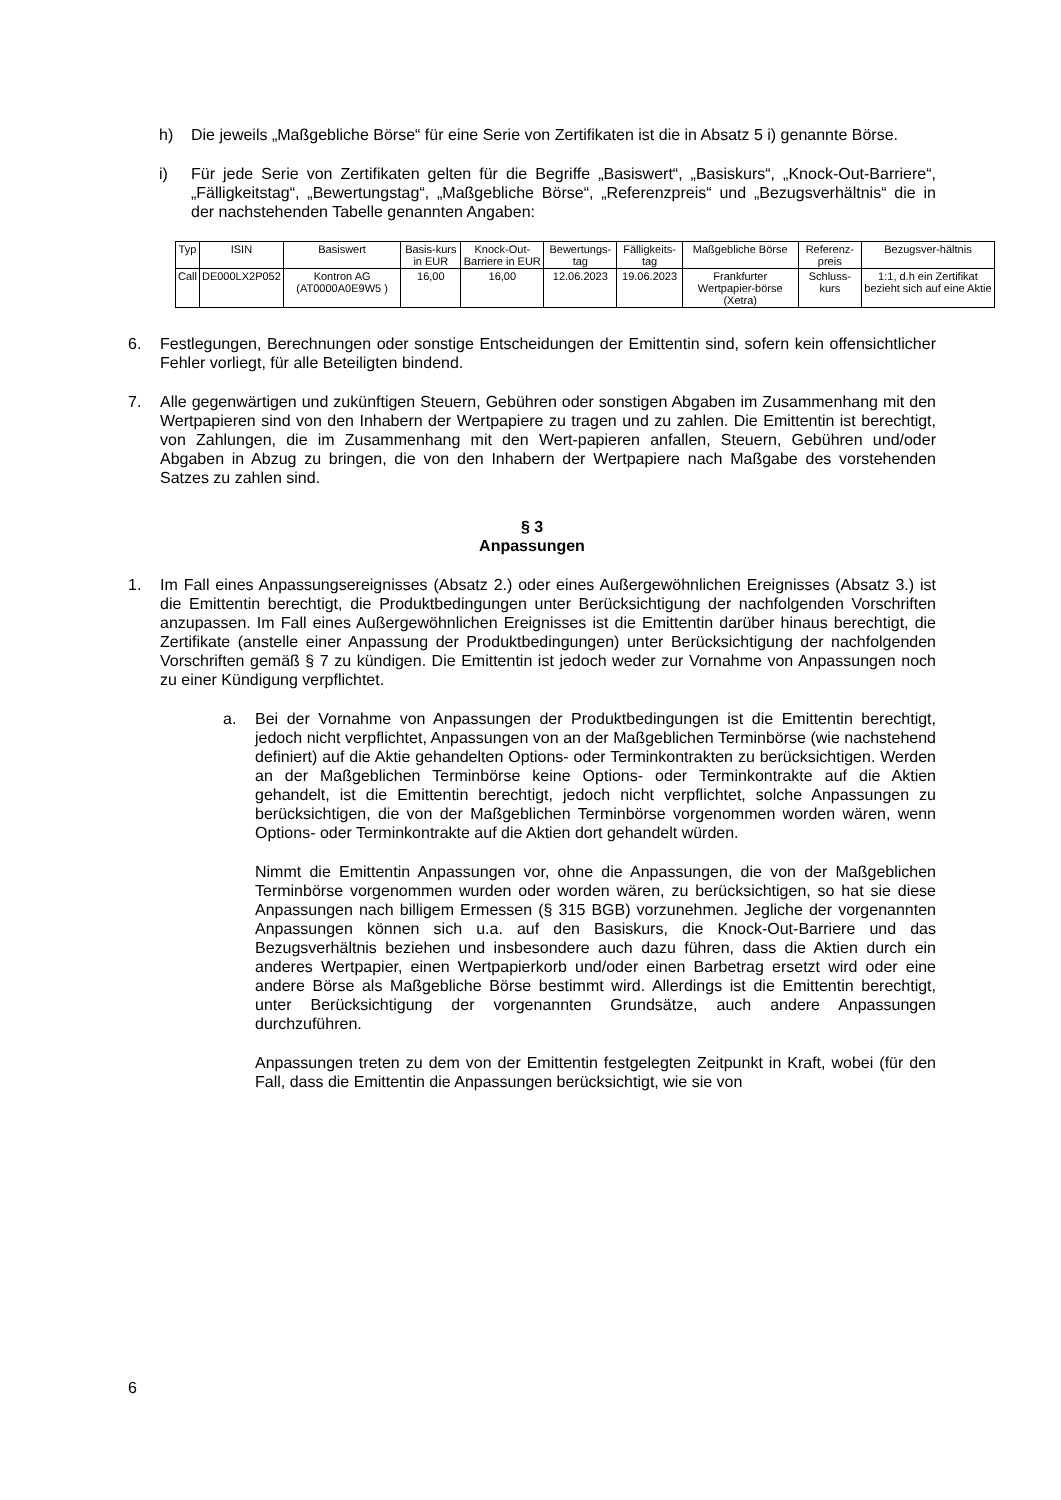h) Die jeweils „Maßgebliche Börse“ für eine Serie von Zertifikaten ist die in Absatz 5 i) genannte Börse.
i) Für jede Serie von Zertifikaten gelten für die Begriffe „Basiswert“, „Basiskurs“, „Knock-Out-Barriere“, „Fälligkeitstag“, „Bewertungstag“, „Maßgebliche Börse“, „Referenzpreis“ und „Bezugsverhältnis“ die in der nachstehenden Tabelle genannten Angaben:
| Typ | ISIN | Basiswert | Basis-kurs in EUR | Knock-Out-Barriere in EUR | Bewertungs-tag | Fälligkeits-tag | Maßgebliche Börse | Referenz-preis | Bezugsver-hältnis |
| --- | --- | --- | --- | --- | --- | --- | --- | --- | --- |
| Call | DE000LX2P052 | Kontron AG (AT0000A0E9W5 ) | 16,00 | 16,00 | 12.06.2023 | 19.06.2023 | Frankfurter Wertpapier-börse (Xetra) | Schluss-kurs | 1:1, d.h ein Zertifikat bezieht sich auf eine Aktie |
6. Festlegungen, Berechnungen oder sonstige Entscheidungen der Emittentin sind, sofern kein offensichtlicher Fehler vorliegt, für alle Beteiligten bindend.
7. Alle gegenwärtigen und zukünftigen Steuern, Gebühren oder sonstigen Abgaben im Zusammenhang mit den Wertpapieren sind von den Inhabern der Wertpapiere zu tragen und zu zahlen. Die Emittentin ist berechtigt, von Zahlungen, die im Zusammenhang mit den Wert-papieren anfallen, Steuern, Gebühren und/oder Abgaben in Abzug zu bringen, die von den Inhabern der Wertpapiere nach Maßgabe des vorstehenden Satzes zu zahlen sind.
§ 3
Anpassungen
1. Im Fall eines Anpassungsereignisses (Absatz 2.) oder eines Außergewöhnlichen Ereignisses (Absatz 3.) ist die Emittentin berechtigt, die Produktbedingungen unter Berücksichtigung der nachfolgenden Vorschriften anzupassen. Im Fall eines Außergewöhnlichen Ereignisses ist die Emittentin darüber hinaus berechtigt, die Zertifikate (anstelle einer Anpassung der Produktbedingungen) unter Berücksichtigung der nachfolgenden Vorschriften gemäß § 7 zu kündigen. Die Emittentin ist jedoch weder zur Vornahme von Anpassungen noch zu einer Kündigung verpflichtet.
a. Bei der Vornahme von Anpassungen der Produktbedingungen ist die Emittentin berechtigt, jedoch nicht verpflichtet, Anpassungen von an der Maßgeblichen Terminbörse (wie nachstehend definiert) auf die Aktie gehandelten Options- oder Terminkontrakten zu berücksichtigen. Werden an der Maßgeblichen Terminbörse keine Options- oder Terminkontrakte auf die Aktien gehandelt, ist die Emittentin berechtigt, jedoch nicht verpflichtet, solche Anpassungen zu berücksichtigen, die von der Maßgeblichen Terminbörse vorgenommen worden wären, wenn Options- oder Terminkontrakte auf die Aktien dort gehandelt würden.
Nimmt die Emittentin Anpassungen vor, ohne die Anpassungen, die von der Maßgeblichen Terminbörse vorgenommen wurden oder worden wären, zu berücksichtigen, so hat sie diese Anpassungen nach billigem Ermessen (§ 315 BGB) vorzunehmen. Jegliche der vorgenannten Anpassungen können sich u.a. auf den Basiskurs, die Knock-Out-Barriere und das Bezugsverhältnis beziehen und insbesondere auch dazu führen, dass die Aktien durch ein anderes Wertpapier, einen Wertpapierkorb und/oder einen Barbetrag ersetzt wird oder eine andere Börse als Maßgebliche Börse bestimmt wird. Allerdings ist die Emittentin berechtigt, unter Berücksichtigung der vorgenannten Grundsätze, auch andere Anpassungen durchzuführen.
Anpassungen treten zu dem von der Emittentin festgelegten Zeitpunkt in Kraft, wobei (für den Fall, dass die Emittentin die Anpassungen berücksichtigt, wie sie von
6